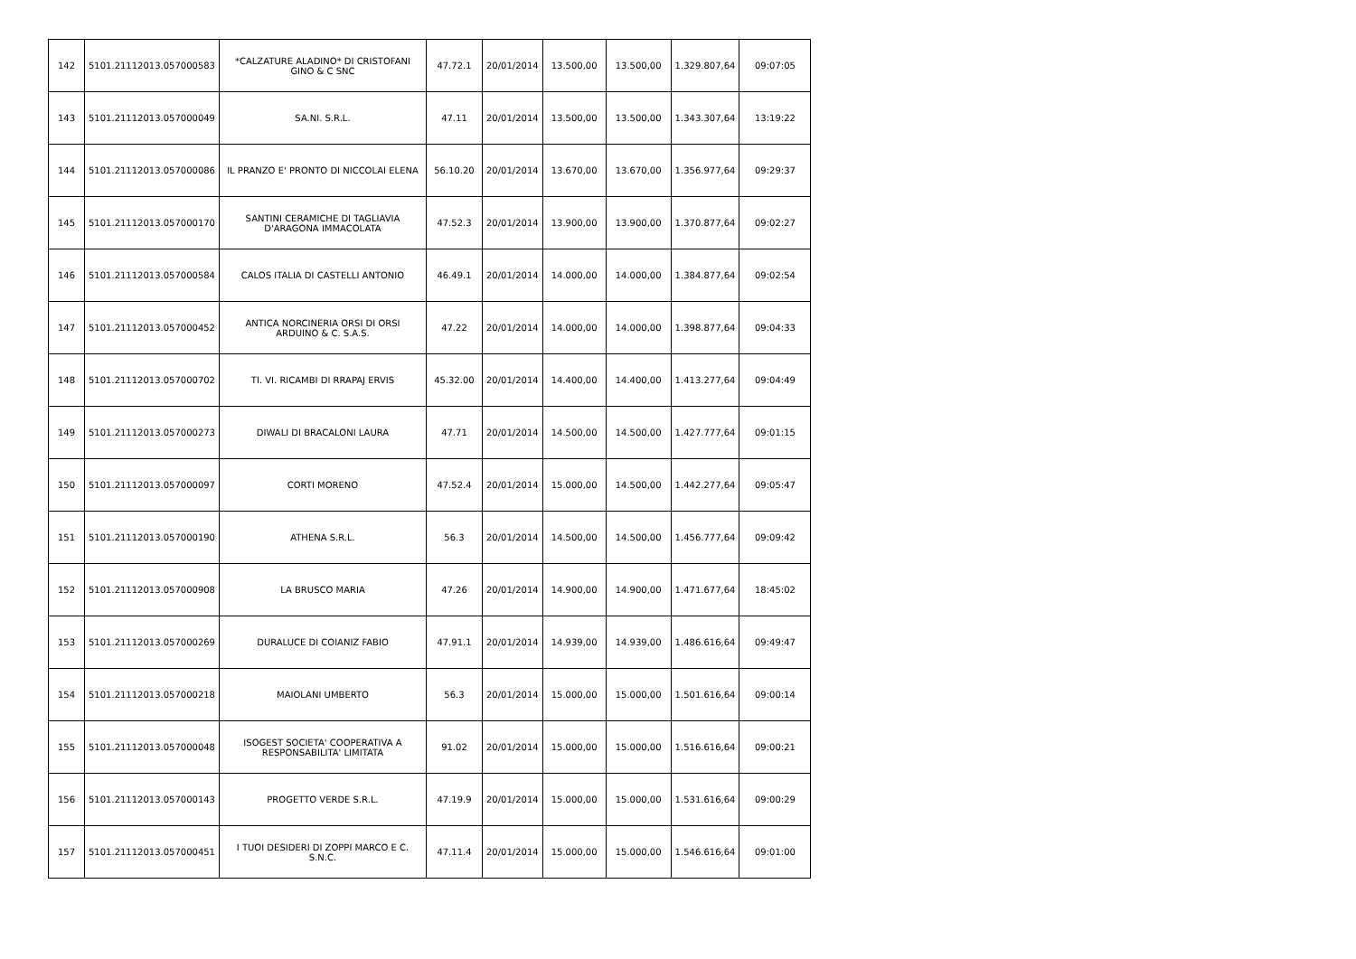| 142 | 5101.21112013.057000583 | *CALZATURE ALADINO* DI CRISTOFANI GINO & C SNC | 47.72.1 | 20/01/2014 | 13.500,00 | 13.500,00 | 1.329.807,64 | 09:07:05 |
| 143 | 5101.21112013.057000049 | SA.NI. S.R.L. | 47.11 | 20/01/2014 | 13.500,00 | 13.500,00 | 1.343.307,64 | 13:19:22 |
| 144 | 5101.21112013.057000086 | IL PRANZO E' PRONTO DI NICCOLAI ELENA | 56.10.20 | 20/01/2014 | 13.670,00 | 13.670,00 | 1.356.977,64 | 09:29:37 |
| 145 | 5101.21112013.057000170 | SANTINI CERAMICHE DI TAGLIAVIA D'ARAGONA IMMACOLATA | 47.52.3 | 20/01/2014 | 13.900,00 | 13.900,00 | 1.370.877,64 | 09:02:27 |
| 146 | 5101.21112013.057000584 | CALOS ITALIA DI CASTELLI ANTONIO | 46.49.1 | 20/01/2014 | 14.000,00 | 14.000,00 | 1.384.877,64 | 09:02:54 |
| 147 | 5101.21112013.057000452 | ANTICA NORCINERIA ORSI DI ORSI ARDUINO & C. S.A.S. | 47.22 | 20/01/2014 | 14.000,00 | 14.000,00 | 1.398.877,64 | 09:04:33 |
| 148 | 5101.21112013.057000702 | TI. VI. RICAMBI DI RRAPAJ ERVIS | 45.32.00 | 20/01/2014 | 14.400,00 | 14.400,00 | 1.413.277,64 | 09:04:49 |
| 149 | 5101.21112013.057000273 | DIWALI DI BRACALONI LAURA | 47.71 | 20/01/2014 | 14.500,00 | 14.500,00 | 1.427.777,64 | 09:01:15 |
| 150 | 5101.21112013.057000097 | CORTI MORENO | 47.52.4 | 20/01/2014 | 15.000,00 | 14.500,00 | 1.442.277,64 | 09:05:47 |
| 151 | 5101.21112013.057000190 | ATHENA S.R.L. | 56.3 | 20/01/2014 | 14.500,00 | 14.500,00 | 1.456.777,64 | 09:09:42 |
| 152 | 5101.21112013.057000908 | LA BRUSCO MARIA | 47.26 | 20/01/2014 | 14.900,00 | 14.900,00 | 1.471.677,64 | 18:45:02 |
| 153 | 5101.21112013.057000269 | DURALUCE DI COIANIZ FABIO | 47.91.1 | 20/01/2014 | 14.939,00 | 14.939,00 | 1.486.616,64 | 09:49:47 |
| 154 | 5101.21112013.057000218 | MAIOLANI UMBERTO | 56.3 | 20/01/2014 | 15.000,00 | 15.000,00 | 1.501.616,64 | 09:00:14 |
| 155 | 5101.21112013.057000048 | ISOGEST SOCIETA' COOPERATIVA A RESPONSABILITA' LIMITATA | 91.02 | 20/01/2014 | 15.000,00 | 15.000,00 | 1.516.616,64 | 09:00:21 |
| 156 | 5101.21112013.057000143 | PROGETTO VERDE S.R.L. | 47.19.9 | 20/01/2014 | 15.000,00 | 15.000,00 | 1.531.616,64 | 09:00:29 |
| 157 | 5101.21112013.057000451 | I TUOI DESIDERI DI ZOPPI MARCO E C. S.N.C. | 47.11.4 | 20/01/2014 | 15.000,00 | 15.000,00 | 1.546.616,64 | 09:01:00 |